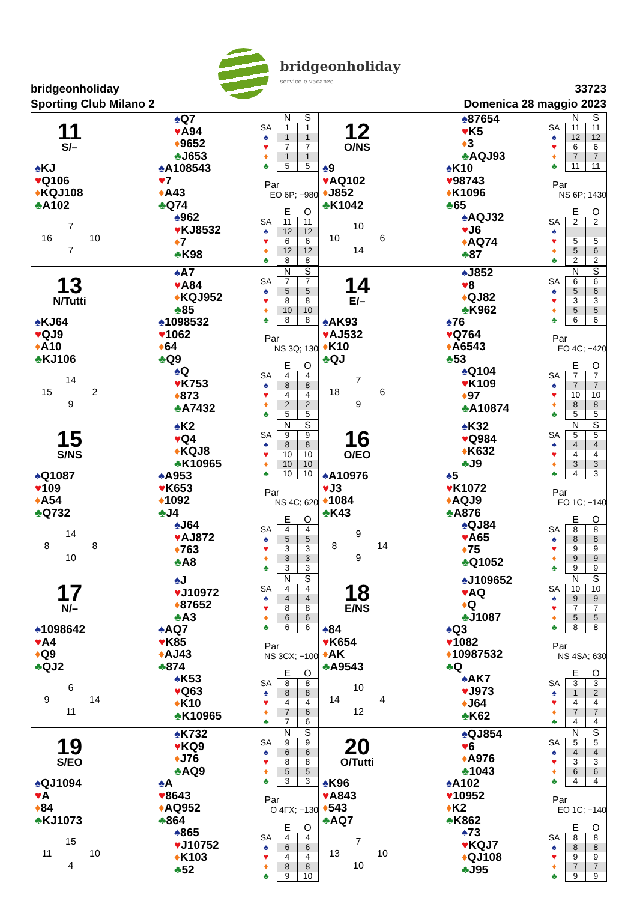bridgeonholiday
Sporting Club Milano 2
bridgeonholiday
service e vacanze
33723
Domenica 28 maggio 2023
11
S/–
♠Q7
♥A94
♦9652
♣J653
♠KJ
♥Q106
♦KQJ108
♣A102
♠A108543
♥7
♦A43
♣Q74
7 16 10 7
♠962
♥KJ8532
♦7
♣K98
| | N | S |
| --- | --- | --- |
| SA | 1 | 1 |
| ♠ | 1 | 1 |
| ♥ | 7 | 7 |
| ♦ | 1 | 1 |
| ♣ | 5 | 5 |
Par
EO 6P; −980
| | E | O |
| --- | --- | --- |
| SA | 11 | 11 |
| ♠ | 12 | 12 |
| ♥ | 6 | 6 |
| ♦ | 12 | 12 |
| ♣ | 8 | 8 |
12
O/NS
♠87654
♥K5
♦3
♣AQJ93
♠9
♥AQ102
♦J852
♣K1042
♠K10
♥98743
♦K1096
♣65
10 10 6 14
♠AQJ32
♥J6
♦AQ74
♣87
| | N | S |
| --- | --- | --- |
| SA | 11 | 11 |
| ♠ | 12 | 12 |
| ♥ | 6 | 6 |
| ♦ | 7 | 7 |
| ♣ | 11 | 11 |
Par
NS 6P; 1430
| | E | O |
| --- | --- | --- |
| SA | 2 | 2 |
| ♠ | – | – |
| ♥ | 5 | 5 |
| ♦ | 5 | 6 |
| ♣ | 2 | 2 |
13
N/Tutti
♠A7
♥A84
♦KQJ952
♣85
♠KJ64
♥QJ9
♦A10
♣KJ106
♠1098532
♥1062
♦64
♣Q9
14 15 2 9
♠Q
♥K753
♦873
♣A7432
| | N | S |
| --- | --- | --- |
| SA | 7 | 7 |
| ♠ | 5 | 5 |
| ♥ | 8 | 8 |
| ♦ | 10 | 10 |
| ♣ | 8 | 8 |
Par
NS 3Q; 130
| | E | O |
| --- | --- | --- |
| SA | 4 | 4 |
| ♠ | 8 | 8 |
| ♥ | 4 | 4 |
| ♦ | 2 | 2 |
| ♣ | 5 | 5 |
14
E/–
♠J852
♥8
♦QJ82
♣K962
♠AK93
♥AJ532
♦K10
♣QJ
♠76
♥Q764
♦A6543
♣53
7 18 6 9
♠Q104
♥K109
♦97
♣A10874
| | N | S |
| --- | --- | --- |
| SA | 6 | 6 |
| ♠ | 5 | 6 |
| ♥ | 3 | 3 |
| ♦ | 5 | 5 |
| ♣ | 6 | 6 |
Par
EO 4C; −420
| | E | O |
| --- | --- | --- |
| SA | 7 | 7 |
| ♠ | 7 | 7 |
| ♥ | 10 | 10 |
| ♦ | 8 | 8 |
| ♣ | 5 | 5 |
15
S/NS
♠K2
♥Q4
♦KQJ8
♣K10965
♠Q1087
♥109
♦A54
♣Q732
♠A953
♥K653
♦1092
♣J4
14 8 8 10
♠J64
♥AJ872
♦763
♣A8
| | N | S |
| --- | --- | --- |
| SA | 9 | 9 |
| ♠ | 8 | 8 |
| ♥ | 10 | 10 |
| ♦ | 10 | 10 |
| ♣ | 10 | 10 |
Par
NS 4C; 620
| | E | O |
| --- | --- | --- |
| SA | 4 | 4 |
| ♠ | 5 | 5 |
| ♥ | 3 | 3 |
| ♦ | 3 | 3 |
| ♣ | 3 | 3 |
16
O/EO
♠K32
♥Q984
♦K632
♣J9
♠A10976
♥J3
♦1084
♣K43
♠5
♥K1072
♦AQJ9
♣A876
9 8 14 9
♠QJ84
♥A65
♦75
♣Q1052
| | N | S |
| --- | --- | --- |
| SA | 5 | 5 |
| ♠ | 4 | 4 |
| ♥ | 4 | 4 |
| ♦ | 3 | 3 |
| ♣ | 4 | 3 |
Par
EO 1C; −140
| | E | O |
| --- | --- | --- |
| SA | 8 | 8 |
| ♠ | 8 | 8 |
| ♥ | 9 | 9 |
| ♦ | 9 | 9 |
| ♣ | 9 | 9 |
17
N/–
♠J
♥J10972
♦87652
♣A3
♠1098642
♥A4
♦Q9
♣QJ2
♠AQ7
♥K85
♦AJ43
♣874
6 9 14 11
♠K53
♥Q63
♦K10
♣K10965
| | N | S |
| --- | --- | --- |
| SA | 4 | 4 |
| ♠ | 4 | 4 |
| ♥ | 8 | 8 |
| ♦ | 6 | 6 |
| ♣ | 6 | 6 |
Par
NS 3CX; −100
| | E | O |
| --- | --- | --- |
| SA | 8 | 8 |
| ♠ | 8 | 8 |
| ♥ | 4 | 4 |
| ♦ | 7 | 6 |
| ♣ | 7 | 6 |
18
E/NS
♠J109652
♥AQ
♦Q
♣J1087
♠84
♥K654
♦AK
♣A9543
♠Q3
♥1082
♦10987532
♣Q
10 14 4 12
♠AK7
♥J973
♦J64
♣K62
| | N | S |
| --- | --- | --- |
| SA | 10 | 10 |
| ♠ | 9 | 9 |
| ♥ | 7 | 7 |
| ♦ | 5 | 5 |
| ♣ | 8 | 8 |
Par
NS 4SA; 630
| | E | O |
| --- | --- | --- |
| SA | 3 | 3 |
| ♠ | 1 | 2 |
| ♥ | 4 | 4 |
| ♦ | 7 | 7 |
| ♣ | 4 | 4 |
19
S/EO
♠K732
♥KQ9
♦J76
♣AQ9
♠QJ1094
♥A
♦84
♣KJ1073
♠A
♥8643
♦AQ952
♣864
15 11 10 4
♠865
♥J10752
♦K103
♣52
| | N | S |
| --- | --- | --- |
| SA | 9 | 9 |
| ♠ | 6 | 6 |
| ♥ | 8 | 8 |
| ♦ | 5 | 5 |
| ♣ | 3 | 3 |
Par
O 4FX; −130
| | E | O |
| --- | --- | --- |
| SA | 4 | 4 |
| ♠ | 6 | 6 |
| ♥ | 4 | 4 |
| ♦ | 8 | 8 |
| ♣ | 9 | 10 |
20
O/Tutti
♠QJ854
♥6
♦A976
♣1043
♠K96
♥A843
♦543
♣AQ7
♠A102
♥10952
♦K2
♣K862
7 13 10 10
♠73
♥KQJ7
♦QJ108
♣J95
| | N | S |
| --- | --- | --- |
| SA | 5 | 5 |
| ♠ | 4 | 4 |
| ♥ | 3 | 3 |
| ♦ | 6 | 6 |
| ♣ | 4 | 4 |
Par
EO 1C; −140
| | E | O |
| --- | --- | --- |
| SA | 8 | 8 |
| ♠ | 8 | 8 |
| ♥ | 9 | 9 |
| ♦ | 7 | 7 |
| ♣ | 9 | 9 |